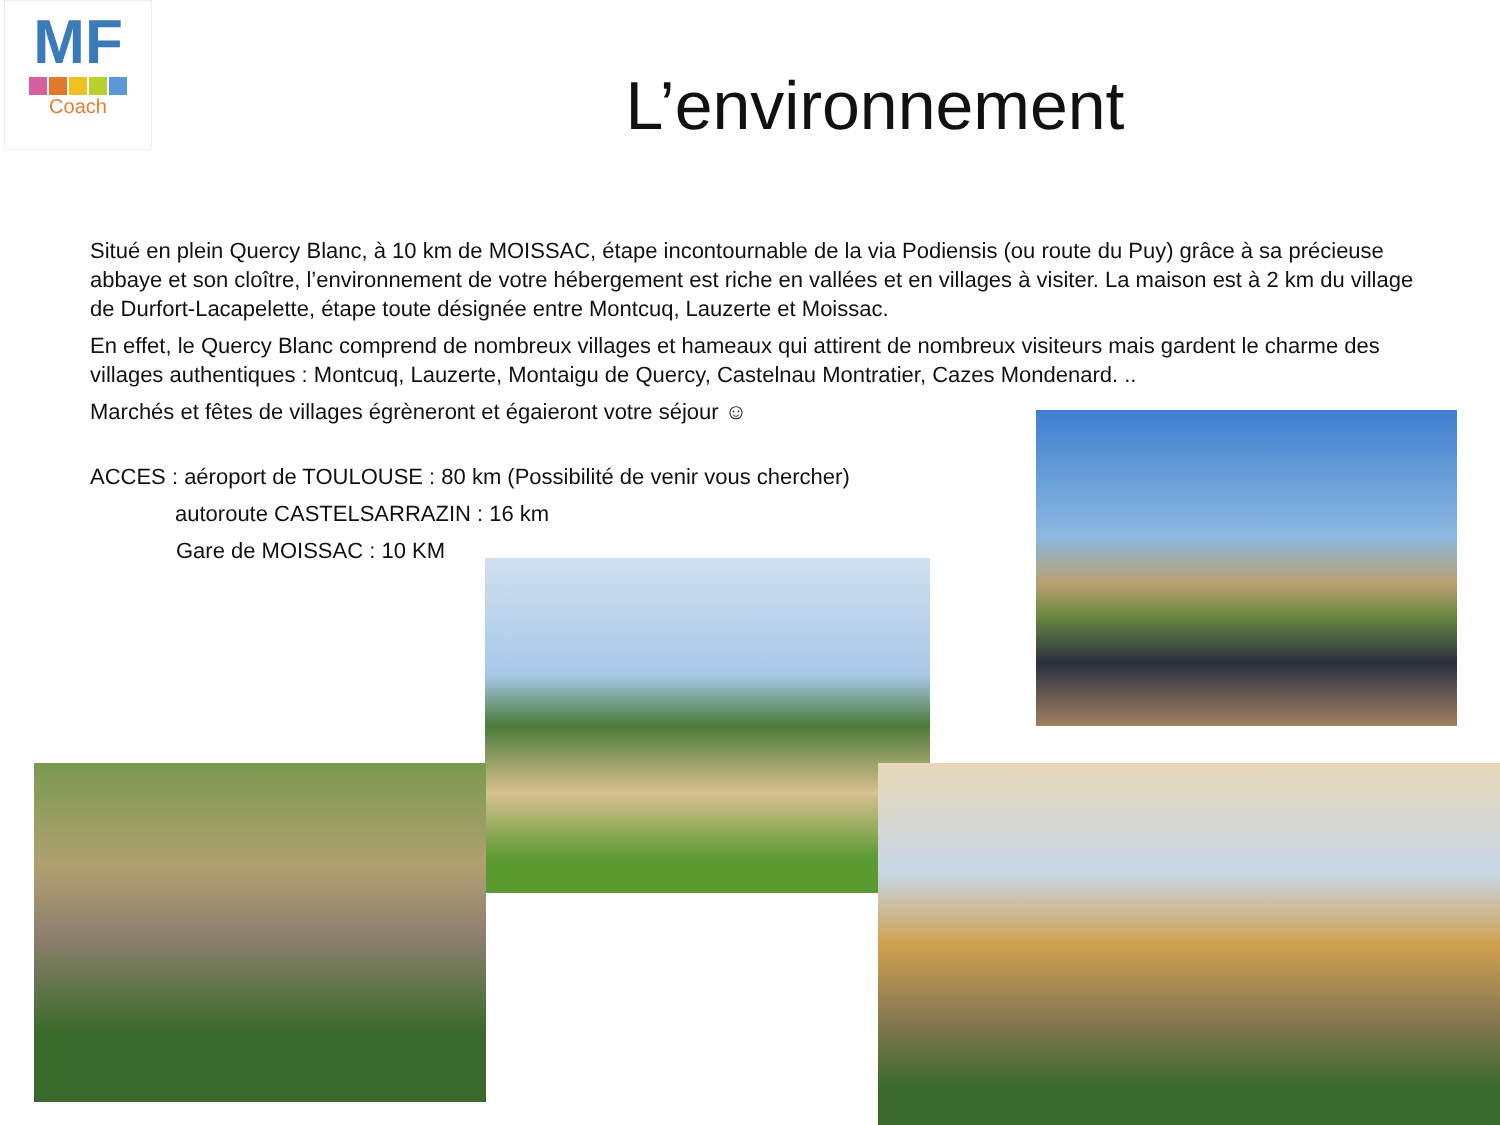MF
Coach
L’environnement
Situé en plein Quercy Blanc, à 10 km de MOISSAC, étape incontournable de la via Podiensis (ou route du Puy) grâce à sa précieuse abbaye et son cloître, l’environnement de votre hébergement est riche en vallées et en villages à visiter. La maison est à 2 km du village de Durfort-Lacapelette, étape toute désignée entre Montcuq, Lauzerte et Moissac.
En effet, le Quercy Blanc comprend de nombreux villages et hameaux qui attirent de nombreux visiteurs mais gardent le charme des villages authentiques : Montcuq, Lauzerte, Montaigu de Quercy, Castelnau Montratier, Cazes Mondenard. ..
Marchés et fêtes de villages égrèneront et égaieront votre séjour ☺
ACCES : aéroport de TOULOUSE : 80 km (Possibilité de venir vous chercher)
autoroute CASTELSARRAZIN : 16 km
Gare de MOISSAC : 10 KM